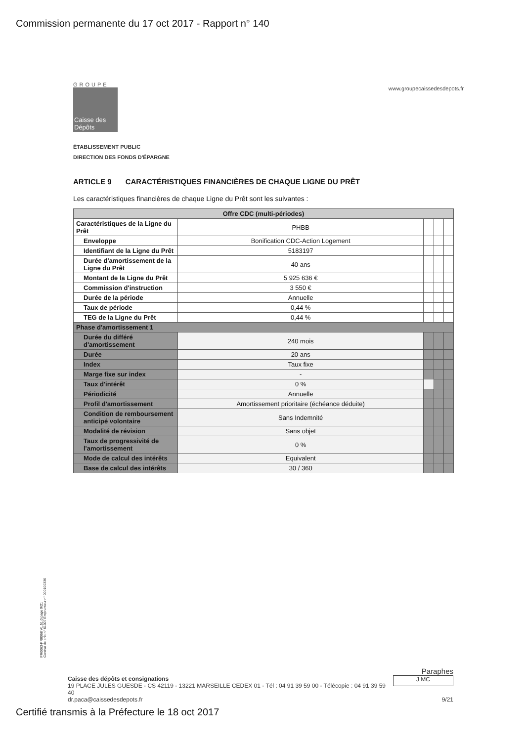Commission permanente du 17 oct 2017 - Rapport n° 140
www.groupecaissedesdepots.fr
GROUPE
Caisse des Dépôts
ÉTABLISSEMENT PUBLIC
DIRECTION DES FONDS D'ÉPARGNE
ARTICLE 9 CARACTÉRISTIQUES FINANCIÈRES DE CHAQUE LIGNE DU PRÊT
Les caractéristiques financières de chaque Ligne du Prêt sont les suivantes :
| Offre CDC (multi-périodes) | | | | |
| --- | --- | --- | --- | --- |
| Caractéristiques de la Ligne du Prêt | PHBB | | | |
| Enveloppe | Bonification CDC-Action Logement | | | |
| Identifiant de la Ligne du Prêt | 5183197 | | | |
| Durée d'amortissement de la Ligne du Prêt | 40 ans | | | |
| Montant de la Ligne du Prêt | 5 925 636 € | | | |
| Commission d'instruction | 3 550 € | | | |
| Durée de la période | Annuelle | | | |
| Taux de période | 0,44 % | | | |
| TEG de la Ligne du Prêt | 0,44 % | | | |
| Phase d'amortissement 1 | | | | |
| Durée du différé d'amortissement | 240 mois | | | |
| Durée | 20 ans | | | |
| Index | Taux fixe | | | |
| Marge fixe sur index | - | | | |
| Taux d'intérêt | 0 % | | | |
| Périodicité | Annuelle | | | |
| Profil d'amortissement | Amortissement prioritaire (échéance déduite) | | | |
| Condition de remboursement anticipé volontaire | Sans Indemnité | | | |
| Modalité de révision | Sans objet | | | |
| Taux de progressivité de l'amortissement | 0 % | | | |
| Mode de calcul des intérêts | Equivalent | | | |
| Base de calcul des intérêts | 30 / 360 | | | |
PR0063-PR0068 V1.51.0 page 9/21
Contrat de prêt n° 61307 Emprunteur n° 000100336
Paraphes
J MC
Caisse des dépôts et consignations
19 PLACE JULES GUESDE - CS 42119 - 13221 MARSEILLE CEDEX 01 - Tél : 04 91 39 59 00 - Télécopie : 04 91 39 59 40
dr.paca@caissedesdepots.fr 9/21
Certifié transmis à la Préfecture le 18 oct 2017